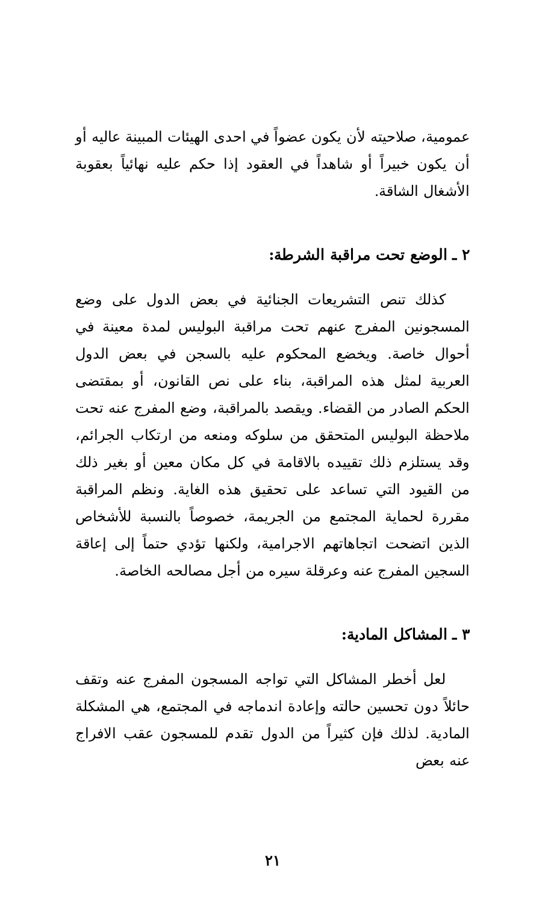عمومية، صلاحيته لأن يكون عضواً في احدى الهيئات المبينة عاليه أو أن يكون خبيراً أو شاهداً في العقود إذا حكم عليه نهائياً بعقوبة الأشغال الشاقة.
٢ ـ الوضع تحت مراقبة الشرطة:
كذلك تنص التشريعات الجنائية في بعض الدول على وضع المسجونين المفرج عنهم تحت مراقبة البوليس لمدة معينة في أحوال خاصة. ويخضع المحكوم عليه بالسجن في بعض الدول العربية لمثل هذه المراقبة، بناء على نص القانون، أو بمقتضى الحكم الصادر من القضاء. ويقصد بالمراقبة، وضع المفرج عنه تحت ملاحظة البوليس المتحقق من سلوكه ومنعه من ارتكاب الجرائم، وقد يستلزم ذلك تقييده بالاقامة في كل مكان معين أو بغير ذلك من القيود التي تساعد على تحقيق هذه الغاية. ونظم المراقبة مقررة لحماية المجتمع من الجريمة، خصوصاً بالنسبة للأشخاص الذين اتضحت اتجاهاتهم الاجرامية، ولكنها تؤدي حتماً إلى إعاقة السجين المفرج عنه وعرقلة سيره من أجل مصالحه الخاصة.
٣ ـ المشاكل المادية:
لعل أخطر المشاكل التي تواجه المسجون المفرج عنه وتقف حائلاً دون تحسين حالته وإعادة اندماجه في المجتمع، هي المشكلة المادية. لذلك فإن كثيراً من الدول تقدم للمسجون عقب الافراج عنه بعض
٢١